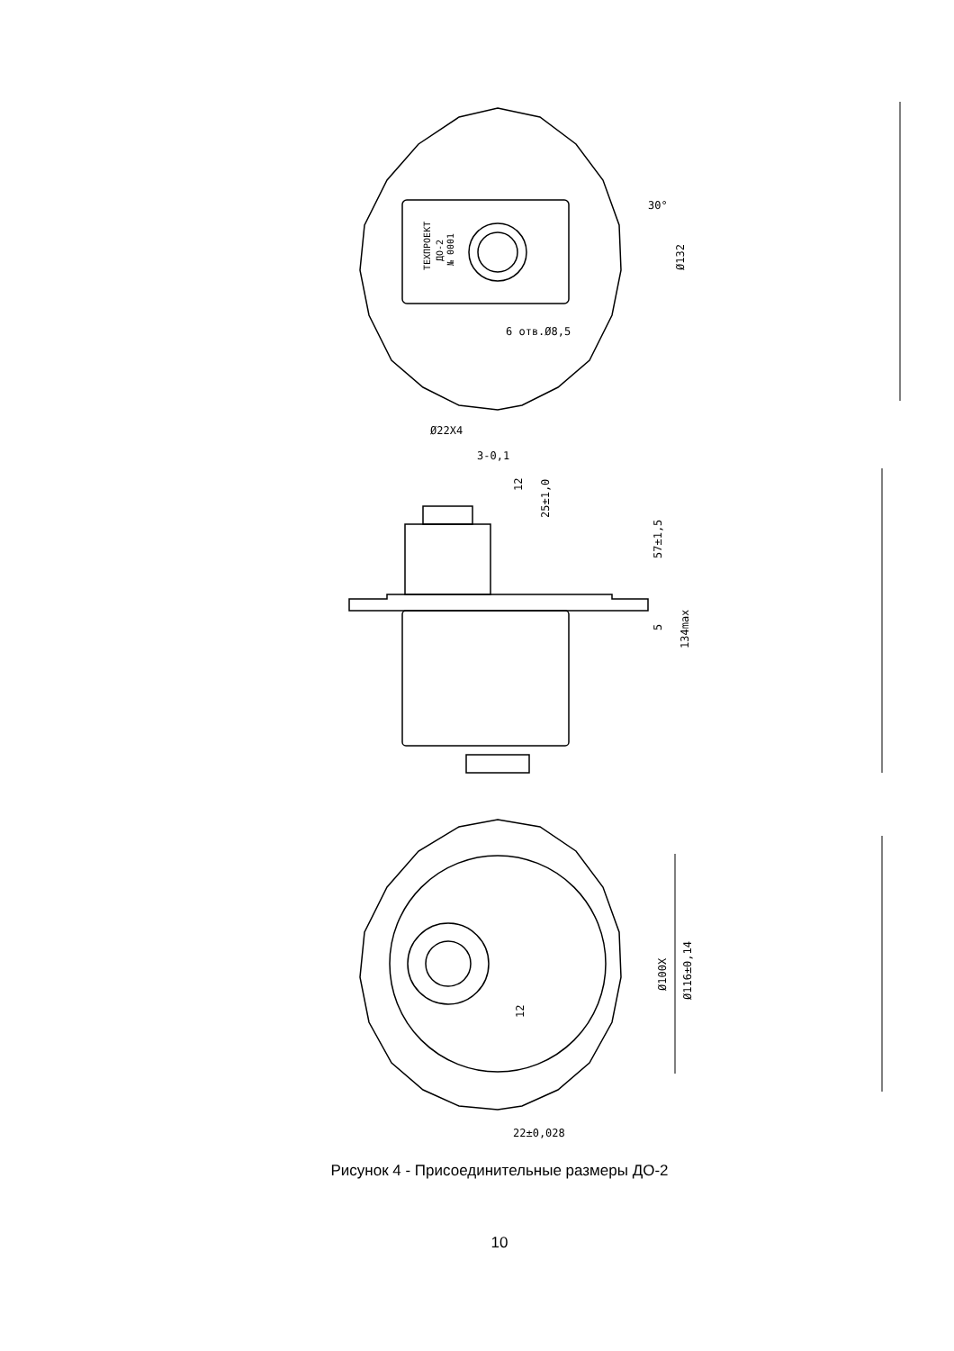30°
6 отв.Ø8,5
Ø132
Ø22X4
3-0,1
12
25±1,0
57±1,5
5
134max
Ø100X
Ø116±0,14
12
22±0,028
ТЕХПРОЕКТ
ДО-2
№ 0001
Рисунок 4 - Присоединительные размеры ДО-2
10